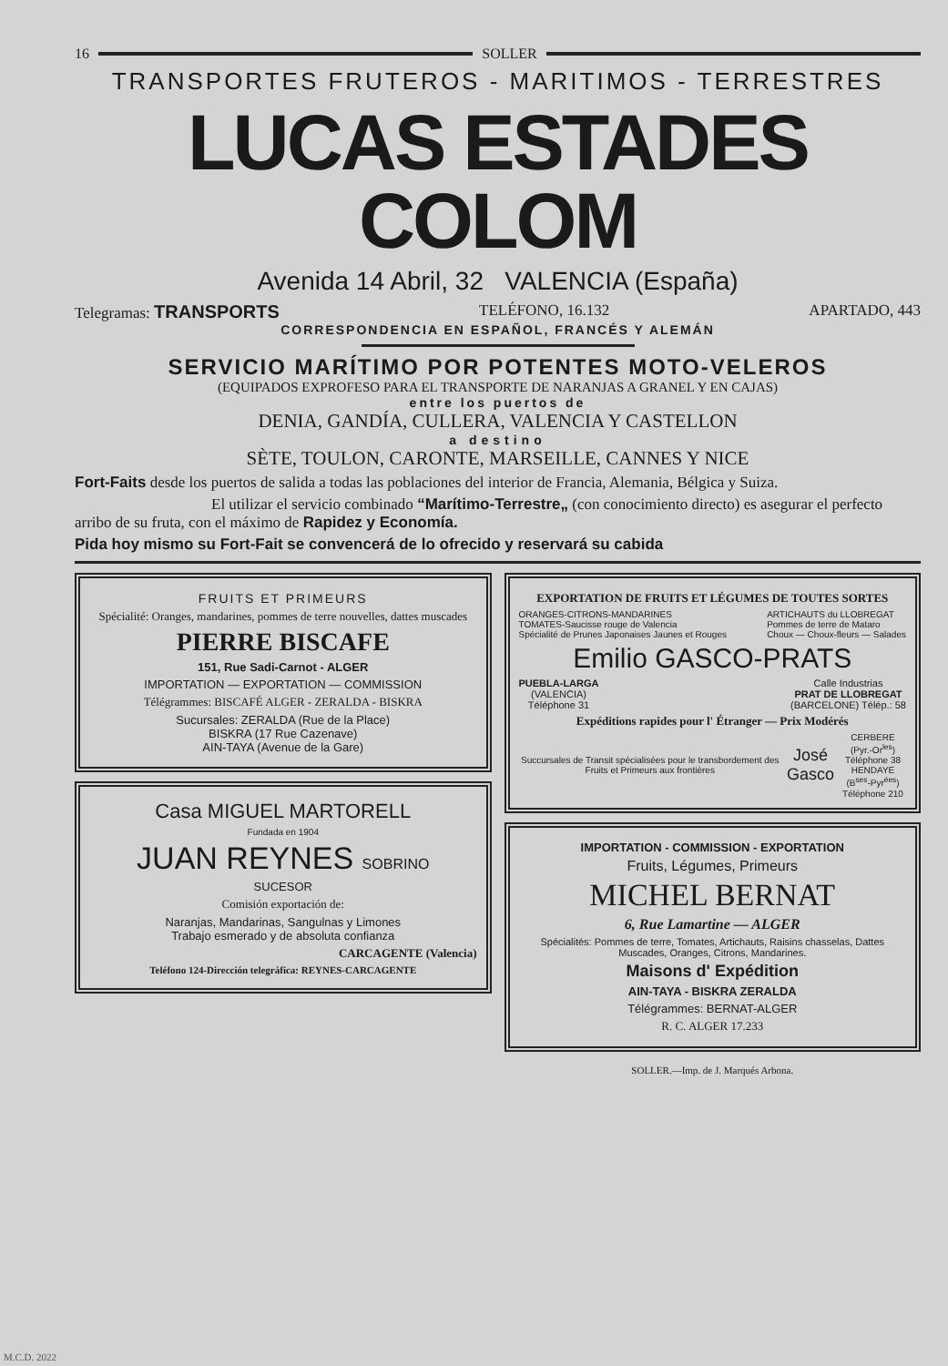16 SOLLER
TRANSPORTES FRUTEROS - MARITIMOS - TERRESTRES
LUCAS ESTADES COLOM
Avenida 14 Abril, 32 VALENCIA (España)
Telegramas: TRANSPORTS TELÉFONO, 16.132 APARTADO, 443
CORRESPONDENCIA EN ESPAÑOL, FRANCÉS Y ALEMÁN
SERVICIO MARÍTIMO POR POTENTES MOTO-VELEROS
(EQUIPADOS EXPROFESO PARA EL TRANSPORTE DE NARANJAS A GRANEL Y EN CAJAS)
entre los puertos de
DENIA, GANDÍA, CULLERA, VALENCIA Y CASTELLON
a destino
SÈTE, TOULON, CARONTE, MARSEILLE, CANNES Y NICE
Fort-Faits desde los puertos de salida a todas las poblaciones del interior de Francia, Alemania, Bélgica y Suiza.
El utilizar el servicio combinado “Marítimo-Terrestre„ (con conocimiento directo) es asegurar el perfecto arribo de su fruta, con el máximo de Rapidez y Economía.
Pida hoy mismo su Fort-Fait se convencerá de lo ofrecido y reservará su cabida
FRUITS ET PRIMEURS
Spécialité: Oranges, mandarines, pommes de terre nouvelles, dattes muscades
PIERRE BISCAFE
151, Rue Sadi-Carnot - ALGER
IMPORTATION — EXPORTATION — COMMISSION
Télégrammes: BISCAFÉ ALGER - ZERALDA - BISKRA
Sucursales: ZERALDA (Rue de la Place)
BISKRA (17 Rue Cazenave)
AIN-TAYA (Avenue de la Gare)
Casa MIGUEL MARTORELL
Fundada en 1904
JUAN REYNES SOBRINO
SUCESOR
Comisión exportación de:
Naranjas, Mandarinas, Sangulnas y Limones
Trabajo esmerado y de absoluta confianza
CARCAGENTE (Valencia)
Teléfono 124-Dirección telegráfica: REYNES-CARCAGENTE
EXPORTATION DE FRUITS ET LÉGUMES DE TOUTES SORTES
ORANGES-CITRONS-MANDARINES
TOMATES-Saucisse rouge de Valencia
Spécialité de Prunes Japonaises Jaunes et Rouges ARTICHAUTS du LLOBREGAT
Pommes de terre de Mataro
Choux — Choux-fleurs — Salades
Emilio GASCO-PRATS
PUEBLA-LARGA
(VALENCIA)
Téléphone 31 Calle Industrias
PRAT DE LLOBREGAT
(BARCELONE) Télép.: 58
Expéditions rapides pour l' Étranger — Prix Modérés
Succursales de Transit spécialisées pour le transbordement des Fruits et Primeurs aux frontières José Gasco CERBERE (Pyr.-Or<sup>les</sup>)
Téléphone 38
HENDAYE (B<sup>ses</sup>-Pyr<sup>ées</sup>)
Téléphone 210
IMPORTATION - COMMISSION - EXPORTATION
Fruits, Légumes, Primeurs
MICHEL BERNAT
6, Rue Lamartine — ALGER
Spécialités: Pommes de terre, Tomates, Artichauts, Raisins chasselas, Dattes Muscades, Oranges, Citrons, Mandarines.
Maisons d' Expédition
AIN-TAYA - BISKRA ZERALDA
Télégrammes: BERNAT-ALGER
R. C. ALGER 17.233
SOLLER.—Imp. de J. Marqués Arbona.
M.C.D. 2022